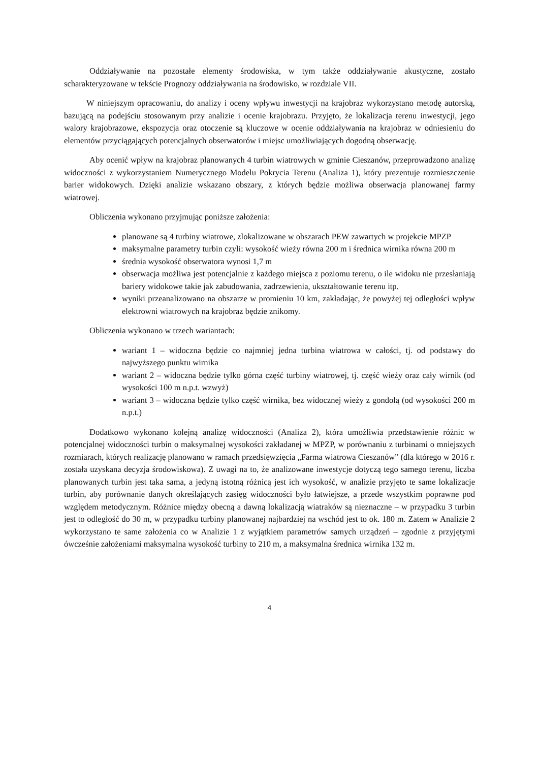Oddziaływanie na pozostałe elementy środowiska, w tym także oddziaływanie akustyczne, zostało scharakteryzowane w tekście Prognozy oddziaływania na środowisko, w rozdziale VII.
W niniejszym opracowaniu, do analizy i oceny wpływu inwestycji na krajobraz wykorzystano metodę autorską, bazującą na podejściu stosowanym przy analizie i ocenie krajobrazu. Przyjęto, że lokalizacja terenu inwestycji, jego walory krajobrazowe, ekspozycja oraz otoczenie są kluczowe w ocenie oddziaływania na krajobraz w odniesieniu do elementów przyciągających potencjalnych obserwatorów i miejsc umożliwiających dogodną obserwację.
Aby ocenić wpływ na krajobraz planowanych 4 turbin wiatrowych w gminie Cieszanów, przeprowadzono analizę widoczności z wykorzystaniem Numerycznego Modelu Pokrycia Terenu (Analiza 1), który prezentuje rozmieszczenie barier widokowych. Dzięki analizie wskazano obszary, z których będzie możliwa obserwacja planowanej farmy wiatrowej.
Obliczenia wykonano przyjmując poniższe założenia:
planowane są 4 turbiny wiatrowe, zlokalizowane w obszarach PEW zawartych w projekcie MPZP
maksymalne parametry turbin czyli: wysokość wieży równa 200 m i średnica wirnika równa 200 m
średnia wysokość obserwatora wynosi 1,7 m
obserwacja możliwa jest potencjalnie z każdego miejsca z poziomu terenu, o ile widoku nie przesłaniają bariery widokowe takie jak zabudowania, zadrzewienia, ukształtowanie terenu itp.
wyniki przeanalizowano na obszarze w promieniu 10 km, zakładając, że powyżej tej odległości wpływ elektrowni wiatrowych na krajobraz będzie znikomy.
Obliczenia wykonano w trzech wariantach:
wariant 1 – widoczna będzie co najmniej jedna turbina wiatrowa w całości, tj. od podstawy do najwyższego punktu wirnika
wariant 2 – widoczna będzie tylko górna część turbiny wiatrowej, tj. część wieży oraz cały wirnik (od wysokości 100 m n.p.t. wzwyż)
wariant 3 – widoczna będzie tylko część wirnika, bez widocznej wieży z gondolą (od wysokości 200 m n.p.t.)
Dodatkowo wykonano kolejną analizę widoczności (Analiza 2), która umożliwia przedstawienie różnic w potencjalnej widoczności turbin o maksymalnej wysokości zakładanej w MPZP, w porównaniu z turbinami o mniejszych rozmiarach, których realizację planowano w ramach przedsięwzięcia „Farma wiatrowa Cieszanów” (dla którego w 2016 r. została uzyskana decyzja środowiskowa). Z uwagi na to, że analizowane inwestycje dotyczą tego samego terenu, liczba planowanych turbin jest taka sama, a jedyną istotną różnicą jest ich wysokość, w analizie przyjęto te same lokalizacje turbin, aby porównanie danych określających zasięg widoczności było łatwiejsze, a przede wszystkim poprawne pod względem metodycznym. Różnice między obecną a dawną lokalizacją wiatraków są nieznaczne – w przypadku 3 turbin jest to odległość do 30 m, w przypadku turbiny planowanej najbardziej na wschód jest to ok. 180 m. Zatem w Analizie 2 wykorzystano te same założenia co w Analizie 1 z wyjątkiem parametrów samych urządzeń – zgodnie z przyjętymi ówcześnie założeniami maksymalna wysokość turbiny to 210 m, a maksymalna średnica wirnika 132 m.
4